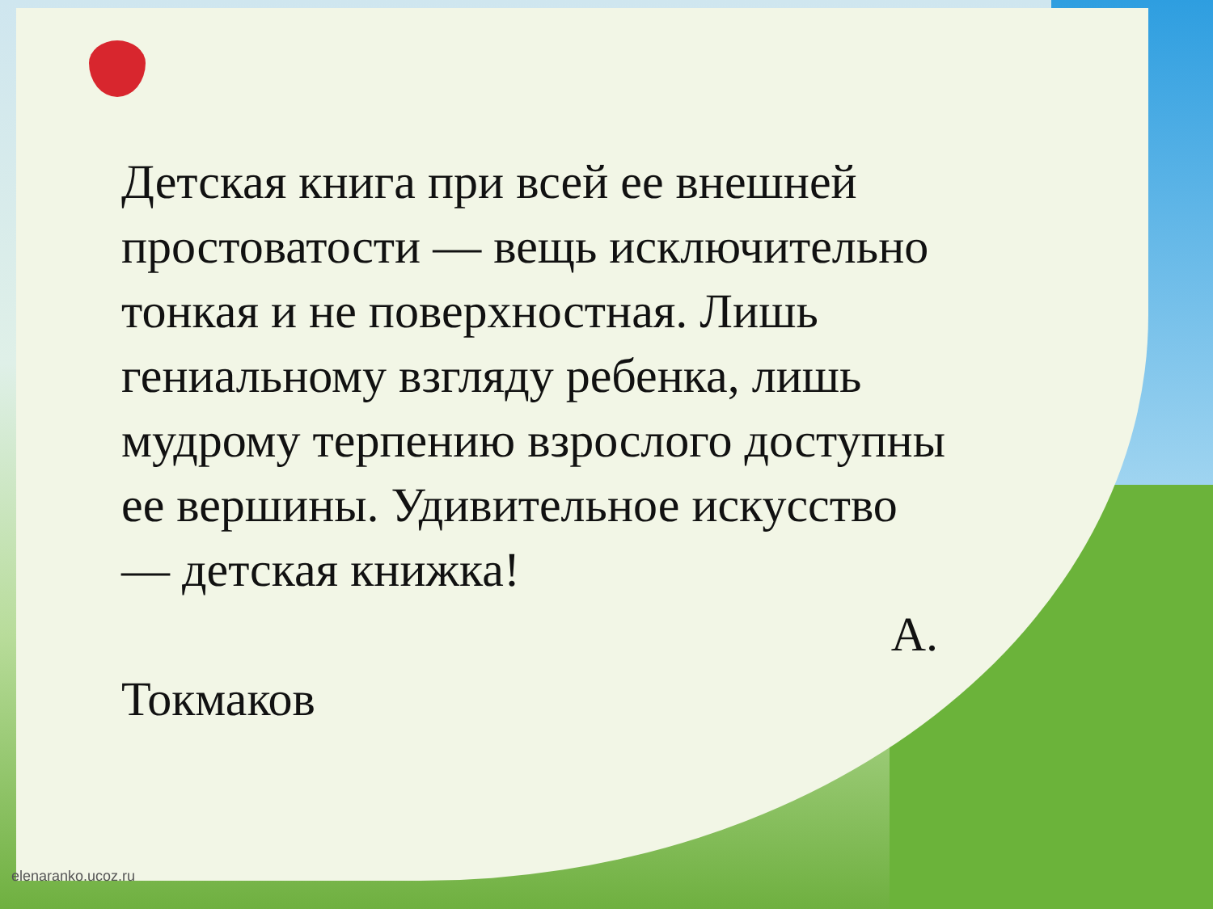Детская книга при всей ее внешней простоватости — вещь исключительно тонкая и не поверхностная. Лишь гениальному взгляду ребенка, лишь мудрому терпению взрослого доступны ее вершины. Удивительное искусство — детская книжка!
А.
Токмаков
elenaranko.ucoz.ru